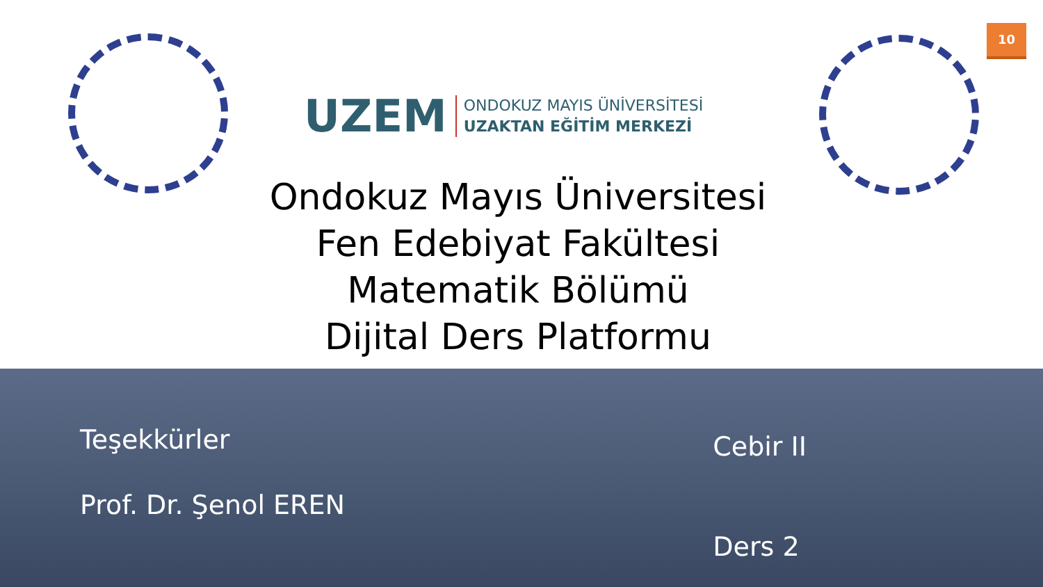UZEM
ONDOKUZ MAYIS ÜNİVERSİTESİ
UZAKTAN EĞİTİM MERKEZİ
10
Ondokuz Mayıs Üniversitesi
Fen Edebiyat Fakültesi
Matematik Bölümü
Dijital Ders Platformu
Teşekkürler
Prof. Dr. Şenol EREN
Cebir II
Ders 2